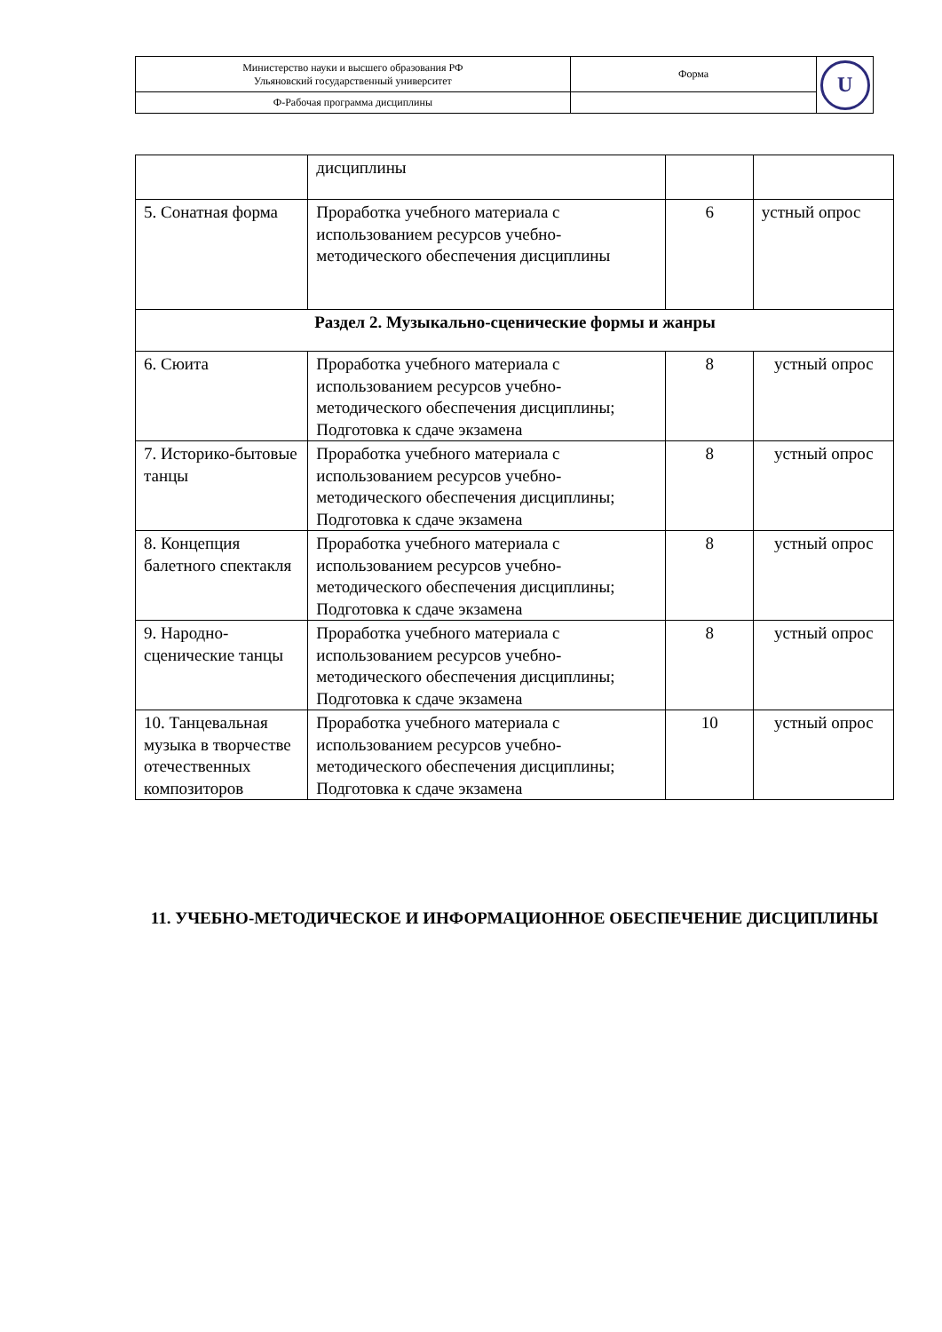| Министерство науки и высшего образования РФ Ульяновский государственный университет | Форма | U |
| Ф-Рабочая программа дисциплины | | |
| | дисциплины | | |
| 5. Сонатная форма | Проработка учебного материала с использованием ресурсов учебно-методического обеспечения дисциплины | 6 | устный опрос |
| Раздел 2. Музыкально-сценические формы и жанры | | | |
| 6. Сюита | Проработка учебного материала с использованием ресурсов учебно-методического обеспечения дисциплины; Подготовка к сдаче экзамена | 8 | устный опрос |
| 7. Историко-бытовые танцы | Проработка учебного материала с использованием ресурсов учебно-методического обеспечения дисциплины; Подготовка к сдаче экзамена | 8 | устный опрос |
| 8. Концепция балетного спектакля | Проработка учебного материала с использованием ресурсов учебно-методического обеспечения дисциплины; Подготовка к сдаче экзамена | 8 | устный опрос |
| 9. Народно-сценические танцы | Проработка учебного материала с использованием ресурсов учебно-методического обеспечения дисциплины; Подготовка к сдаче экзамена | 8 | устный опрос |
| 10. Танцевальная музыка в творчестве отечественных композиторов | Проработка учебного материала с использованием ресурсов учебно-методического обеспечения дисциплины; Подготовка к сдаче экзамена | 10 | устный опрос |
11. УЧЕБНО-МЕТОДИЧЕСКОЕ И ИНФОРМАЦИОННОЕ ОБЕСПЕЧЕНИЕ ДИСЦИПЛИНЫ